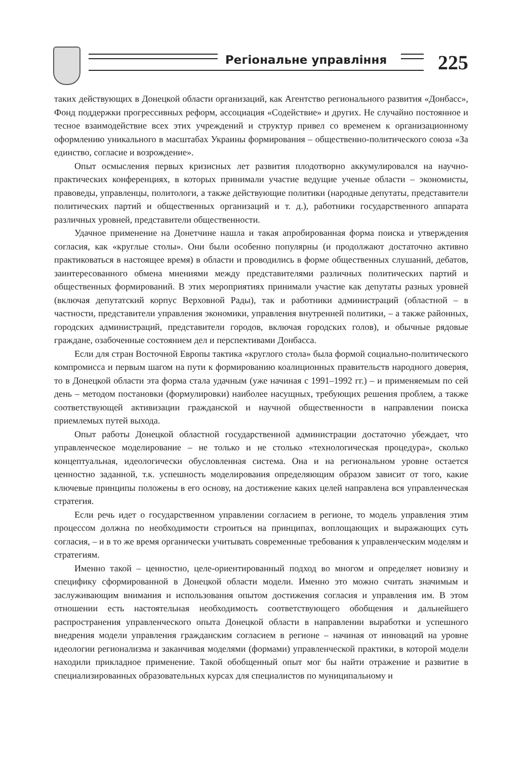Регіональне управління 225
таких действующих в Донецкой области организаций, как Агентство регионального развития «Донбасс», Фонд поддержки прогрессивных реформ, ассоциация «Содействие» и других. Не случайно постоянное и тесное взаимодействие всех этих учреждений и структур привел со временем к организационному оформлению уникального в масштабах Украины формирования – общественно-политического союза «За единство, согласие и возрождение».
Опыт осмысления первых кризисных лет развития плодотворно аккумулировался на научно-практических конференциях, в которых принимали участие ведущие ученые области – экономисты, правоведы, управленцы, политологи, а также действующие политики (народные депутаты, представители политических партий и общественных организаций и т. д.), работники государственного аппарата различных уровней, представители общественности.
Удачное применение на Донетчине нашла и такая апробированная форма поиска и утверждения согласия, как «круглые столы». Они были особенно популярны (и продолжают достаточно активно практиковаться в настоящее время) в области и проводились в форме общественных слушаний, дебатов, заинтересованного обмена мнениями между представителями различных политических партий и общественных формирований. В этих мероприятиях принимали участие как депутаты разных уровней (включая депутатский корпус Верховной Рады), так и работники администраций (областной – в частности, представители управления экономики, управления внутренней политики, – а также районных, городских администраций, представители городов, включая городских голов), и обычные рядовые граждане, озабоченные состоянием дел и перспективами Донбасса.
Если для стран Восточной Европы тактика «круглого стола» была формой социально-политического компромисса и первым шагом на пути к формированию коалиционных правительств народного доверия, то в Донецкой области эта форма стала удачным (уже начиная с 1991–1992 гг.) – и применяемым по сей день – методом постановки (формулировки) наиболее насущных, требующих решения проблем, а также соответствующей активизации гражданской и научной общественности в направлении поиска приемлемых путей выхода.
Опыт работы Донецкой областной государственной администрации достаточно убеждает, что управленческое моделирование – не только и не столько «технологическая процедура», сколько концептуальная, идеологически обусловленная система. Она и на региональном уровне остается ценностно заданной, т.к. успешность моделирования определяющим образом зависит от того, какие ключевые принципы положены в его основу, на достижение каких целей направлена вся управленческая стратегия.
Если речь идет о государственном управлении согласием в регионе, то модель управления этим процессом должна по необходимости строиться на принципах, воплощающих и выражающих суть согласия, – и в то же время органически учитывать современные требования к управленческим моделям и стратегиям.
Именно такой – ценностно, целе-ориентированный подход во многом и определяет новизну и специфику сформированной в Донецкой области модели. Именно это можно считать значимым и заслуживающим внимания и использования опытом достижения согласия и управления им. В этом отношении есть настоятельная необходимость соответствующего обобщения и дальнейшего распространения управленческого опыта Донецкой области в направлении выработки и успешного внедрения модели управления гражданским согласием в регионе – начиная от инноваций на уровне идеологии регионализма и заканчивая моделями (формами) управленческой практики, в которой модели находили прикладное применение. Такой обобщенный опыт мог бы найти отражение и развитие в специализированных образовательных курсах для специалистов по муниципальному и